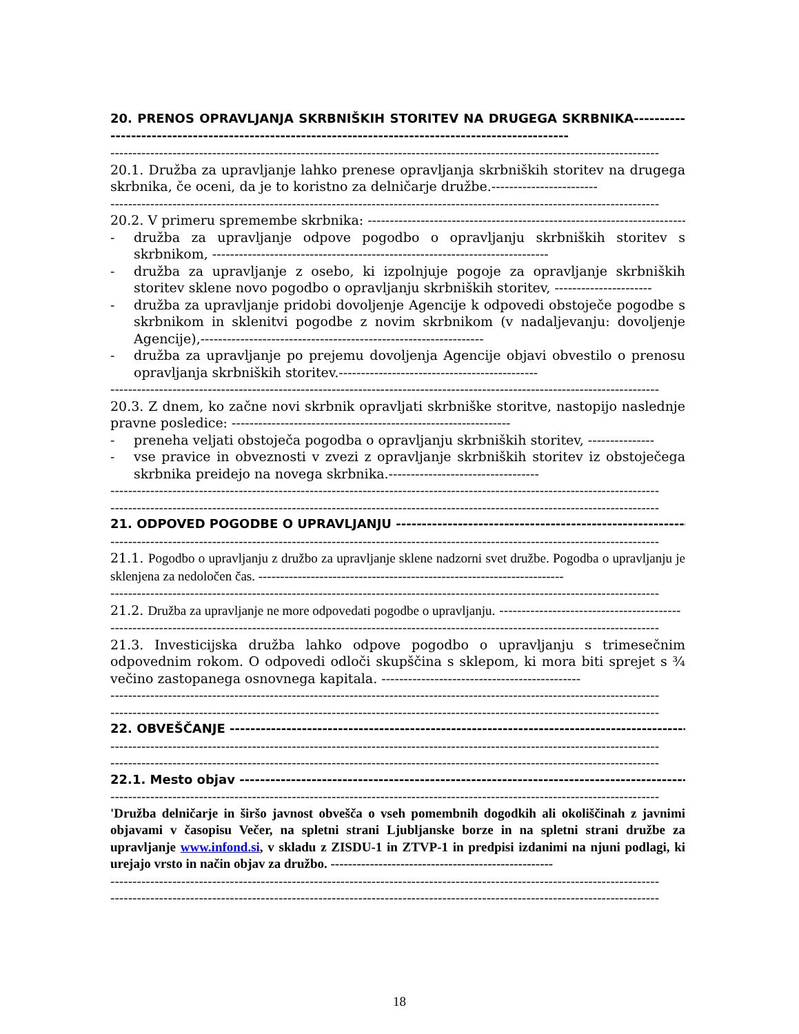20. PRENOS OPRAVLJANJA SKRBNIŠKIH STORITEV NA DRUGEGA SKRBNIKA---------------------------------------------------------------------------------------------------
----------------------------------------------------------------------------------------------------------------------------
20.1. Družba za upravljanje lahko prenese opravljanja skrbniških storitev na drugega skrbnika, če oceni, da je to koristno za delničarje družbe.------------------------
----------------------------------------------------------------------------------------------------------------------------
20.2. V primeru spremembe skrbnika: --------------------------------------------------------------------------
- družba za upravljanje odpove pogodbo o opravljanju skrbniških storitev s skrbnikom, ----------------------------------------------------------------------------
- družba za upravljanje z osebo, ki izpolnjuje pogoje za opravljanje skrbniških storitev sklene novo pogodbo o opravljanju skrbniških storitev, ----------------------
- družba za upravljanje pridobi dovoljenje Agencije k odpovedi obstoječe pogodbe s skrbnikom in sklenitvi pogodbe z novim skrbnikom (v nadaljevanju: dovoljenje Agencije),----------------------------------------------------------------
- družba za upravljanje po prejemu dovoljenja Agencije objavi obvestilo o prenosu opravljanja skrbniških storitev.---------------------------------------------
----------------------------------------------------------------------------------------------------------------------------
20.3. Z dnem, ko začne novi skrbnik opravljati skrbniške storitve, nastopijo naslednje pravne posledice: ---------------------------------------------------------------
- preneha veljati obstoječa pogodba o opravljanju skrbniških storitev, ---------------
- vse pravice in obveznosti v zvezi z opravljanje skrbniških storitev iz obstoječega skrbnika preidejo na novega skrbnika.----------------------------------
----------------------------------------------------------------------------------------------------------------------------
----------------------------------------------------------------------------------------------------------------------------
21. ODPOVED POGODBE O UPRAVLJANJU ---------------------------------------------------------------------
----------------------------------------------------------------------------------------------------------------------------
21.1. Pogodbo o upravljanju z družbo za upravljanje sklene nadzorni svet družbe. Pogodba o upravljanju je sklenjena za nedoločen čas. ----------------------------------------------------------------------
----------------------------------------------------------------------------------------------------------------------------
21.2. Družba za upravljanje ne more odpovedati pogodbe o upravljanju. -----------------------------------------
----------------------------------------------------------------------------------------------------------------------------
21.3. Investicijska družba lahko odpove pogodbo o upravljanju s trimesečnim odpovednim rokom. O odpovedi odloči skupščina s sklepom, ki mora biti sprejet s ¾ večino zastopanega osnovnega kapitala. ---------------------------------------------
----------------------------------------------------------------------------------------------------------------------------
----------------------------------------------------------------------------------------------------------------------------
22. OBVEŠČANJE ----------------------------------------------------------------------------------------------------
----------------------------------------------------------------------------------------------------------------------------
----------------------------------------------------------------------------------------------------------------------------
22.1. Mesto objav ----------------------------------------------------------------------------------------------------
----------------------------------------------------------------------------------------------------------------------------
'Družba delničarje in širšo javnost obvešča o vseh pomembnih dogodkih ali okoliščinah z javnimi objavami v časopisu Večer, na spletni strani Ljubljanske borze in na spletni strani družbe za upravljanje www.infond.si, v skladu z ZISDU-1 in ZTVP-1 in predpisi izdanimi na njuni podlagi, ki urejajo vrsto in način objav za družbo. ---------------------------------------------------
----------------------------------------------------------------------------------------------------------------------------
----------------------------------------------------------------------------------------------------------------------------
18